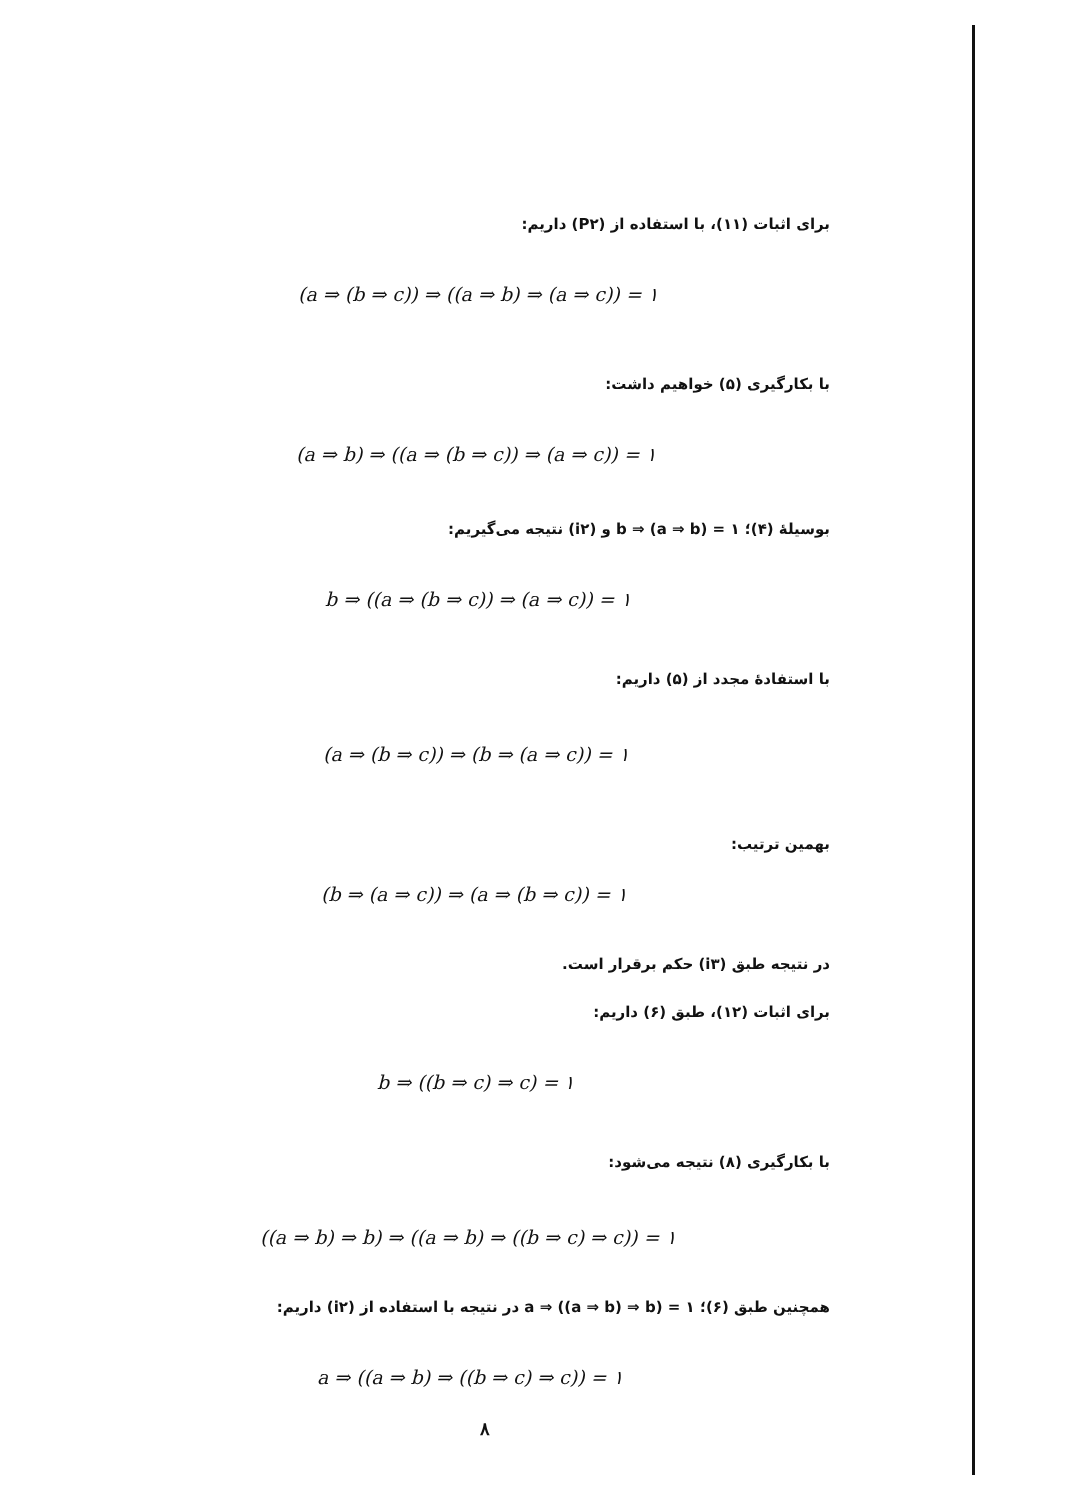برای اثبات (۱۱)، با استفاده از (P۲) داریم:
(a ⇒ (b ⇒ c)) ⇒ ((a ⇒ b) ⇒ (a ⇒ c)) = ۱
با بکارگیری (۵) خواهیم داشت:
(a ⇒ b) ⇒ ((a ⇒ (b ⇒ c)) ⇒ (a ⇒ c)) = ۱
بوسیلهٔ (۴)؛ b ⇒ (a ⇒ b) = ۱ و (i۲) نتیجه می‌گیریم:
b ⇒ ((a ⇒ (b ⇒ c)) ⇒ (a ⇒ c)) = ۱
با استفادهٔ مجدد از (۵) داریم:
(a ⇒ (b ⇒ c)) ⇒ (b ⇒ (a ⇒ c)) = ۱
بهمین ترتیب:
(b ⇒ (a ⇒ c)) ⇒ (a ⇒ (b ⇒ c)) = ۱
در نتیجه طبق (i۳) حکم برقرار است.
برای اثبات (۱۲)، طبق (۶) داریم:
b ⇒ ((b ⇒ c) ⇒ c) = ۱
با بکارگیری (۸) نتیجه می‌شود:
((a ⇒ b) ⇒ b) ⇒ ((a ⇒ b) ⇒ ((b ⇒ c) ⇒ c)) = ۱
همچنین طبق (۶)؛ a ⇒ ((a ⇒ b) ⇒ b) = ۱ در نتیجه با استفاده از (i۲) داریم:
a ⇒ ((a ⇒ b) ⇒ ((b ⇒ c) ⇒ c)) = ۱
۸